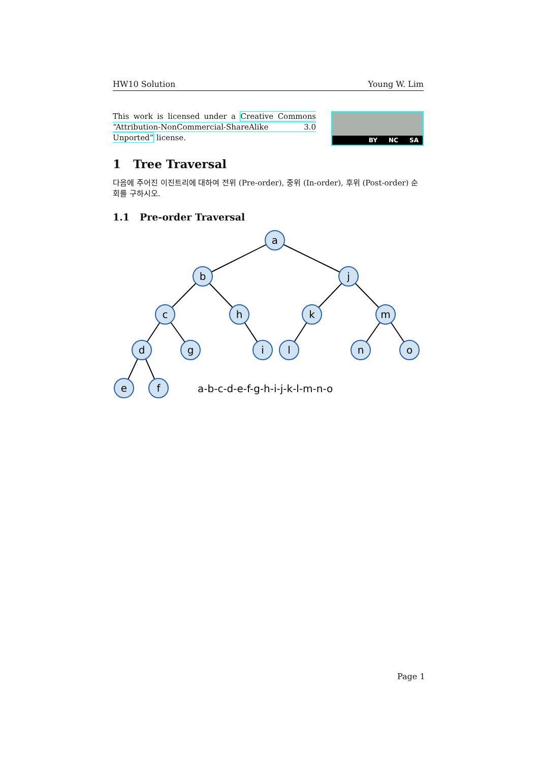HW10 Solution Young W. Lim
This work is licensed under a Creative Commons “Attribution-NonCommercial-ShareAlike 3.0 Unported” license.
BY NC SA
1 Tree Traversal
다음에 주어진 이진트리에 대하여 전위 (Pre-order), 중위 (In-order), 후위 (Post-order) 순회를 구하시오.
1.1 Pre-order Traversal
a
b
j
c
h
k
m
d
g
i
l
n
o
e
f
a-b-c-d-e-f-g-h-i-j-k-l-m-n-o
Page 1